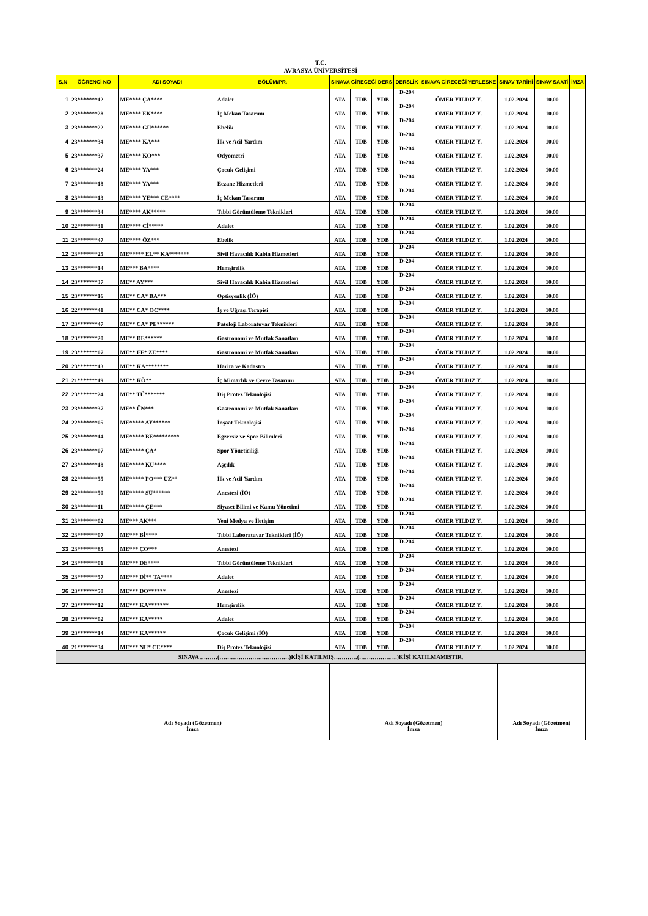T.C.
AVRASYA ÜNİVERSİTESİ
| S.N | ÖĞRENCİ NO | ADI SOYADI | BÖLÜM/PR. | SINAVA GİRECEĞİ DERS | | | DERSLİK | SINAVA GİRECEĞİ YERLESKE | SINAV TARİHİ | SINAV SAATİ | İMZA |
| --- | --- | --- | --- | --- | --- | --- | --- | --- | --- | --- | --- |
| 1 | 23*******12 | ME**** ÇA**** | Adalet | ATA | TDB | YDB | D-204 | ÖMER YILDIZ Y. | 1.02.2024 | 10.00 | |
| 2 | 23*******28 | ME**** EK**** | İç Mekan Tasarımı | ATA | TDB | YDB | D-204 | ÖMER YILDIZ Y. | 1.02.2024 | 10.00 | |
| 3 | 23*******22 | ME**** GÜ****** | Ebelik | ATA | TDB | YDB | D-204 | ÖMER YILDIZ Y. | 1.02.2024 | 10.00 | |
| 4 | 23*******34 | ME**** KA*** | İlk ve Acil Yardım | ATA | TDB | YDB | D-204 | ÖMER YILDIZ Y. | 1.02.2024 | 10.00 | |
| 5 | 23*******37 | ME**** KO*** | Odyometri | ATA | TDB | YDB | D-204 | ÖMER YILDIZ Y. | 1.02.2024 | 10.00 | |
| 6 | 23*******24 | ME**** YA*** | Çocuk Gelişimi | ATA | TDB | YDB | D-204 | ÖMER YILDIZ Y. | 1.02.2024 | 10.00 | |
| 7 | 23*******18 | ME**** YA*** | Eczane Hizmetleri | ATA | TDB | YDB | D-204 | ÖMER YILDIZ Y. | 1.02.2024 | 10.00 | |
| 8 | 23*******13 | ME**** YE*** CE**** | İç Mekan Tasarımı | ATA | TDB | YDB | D-204 | ÖMER YILDIZ Y. | 1.02.2024 | 10.00 | |
| 9 | 23*******34 | ME**** AK***** | Tıbbi Görüntüleme Teknikleri | ATA | TDB | YDB | D-204 | ÖMER YILDIZ Y. | 1.02.2024 | 10.00 | |
| 10 | 22*******31 | ME**** Cİ***** | Adalet | ATA | TDB | YDB | D-204 | ÖMER YILDIZ Y. | 1.02.2024 | 10.00 | |
| 11 | 23*******47 | ME**** ÖZ*** | Ebelik | ATA | TDB | YDB | D-204 | ÖMER YILDIZ Y. | 1.02.2024 | 10.00 | |
| 12 | 23*******25 | ME***** EL** KA******* | Sivil Havacılık Kabin Hizmetleri | ATA | TDB | YDB | D-204 | ÖMER YILDIZ Y. | 1.02.2024 | 10.00 | |
| 13 | 23*******14 | ME*** BA**** | Hemşirelik | ATA | TDB | YDB | D-204 | ÖMER YILDIZ Y. | 1.02.2024 | 10.00 | |
| 14 | 23*******37 | ME** AY*** | Sivil Havacılık Kabin Hizmetleri | ATA | TDB | YDB | D-204 | ÖMER YILDIZ Y. | 1.02.2024 | 10.00 | |
| 15 | 23*******16 | ME** CA* BA*** | Optisyenlik (İÖ) | ATA | TDB | YDB | D-204 | ÖMER YILDIZ Y. | 1.02.2024 | 10.00 | |
| 16 | 22*******41 | ME** CA* OC**** | İş ve Uğraşı Terapisi | ATA | TDB | YDB | D-204 | ÖMER YILDIZ Y. | 1.02.2024 | 10.00 | |
| 17 | 23*******47 | ME** CA* PE****** | Patoloji Laboratuvar Teknikleri | ATA | TDB | YDB | D-204 | ÖMER YILDIZ Y. | 1.02.2024 | 10.00 | |
| 18 | 23*******20 | ME** DE****** | Gastronomi ve Mutfak Sanatları | ATA | TDB | YDB | D-204 | ÖMER YILDIZ Y. | 1.02.2024 | 10.00 | |
| 19 | 23*******07 | ME** EF* ZE**** | Gastronomi ve Mutfak Sanatları | ATA | TDB | YDB | D-204 | ÖMER YILDIZ Y. | 1.02.2024 | 10.00 | |
| 20 | 23*******13 | ME** KA******** | Harita ve Kadastro | ATA | TDB | YDB | D-204 | ÖMER YILDIZ Y. | 1.02.2024 | 10.00 | |
| 21 | 21*******19 | ME** KÖ** | İç Mimarlık ve Çevre Tasarımı | ATA | TDB | YDB | D-204 | ÖMER YILDIZ Y. | 1.02.2024 | 10.00 | |
| 22 | 23*******24 | ME** TÜ******* | Diş Protez Teknolojisi | ATA | TDB | YDB | D-204 | ÖMER YILDIZ Y. | 1.02.2024 | 10.00 | |
| 23 | 23*******37 | ME** ÜN*** | Gastronomi ve Mutfak Sanatları | ATA | TDB | YDB | D-204 | ÖMER YILDIZ Y. | 1.02.2024 | 10.00 | |
| 24 | 22*******05 | ME***** AY****** | İnşaat Teknolojisi | ATA | TDB | YDB | D-204 | ÖMER YILDIZ Y. | 1.02.2024 | 10.00 | |
| 25 | 23*******14 | ME***** BE********* | Egzersiz ve Spor Bilimleri | ATA | TDB | YDB | D-204 | ÖMER YILDIZ Y. | 1.02.2024 | 10.00 | |
| 26 | 23*******07 | ME***** ÇA* | Spor Yöneticiliği | ATA | TDB | YDB | D-204 | ÖMER YILDIZ Y. | 1.02.2024 | 10.00 | |
| 27 | 23*******18 | ME***** KU**** | Aşçılık | ATA | TDB | YDB | D-204 | ÖMER YILDIZ Y. | 1.02.2024 | 10.00 | |
| 28 | 22*******55 | ME***** PO*** UZ** | İlk ve Acil Yardım | ATA | TDB | YDB | D-204 | ÖMER YILDIZ Y. | 1.02.2024 | 10.00 | |
| 29 | 22*******50 | ME***** SÜ****** | Anestezi (İÖ) | ATA | TDB | YDB | D-204 | ÖMER YILDIZ Y. | 1.02.2024 | 10.00 | |
| 30 | 23*******11 | ME***** ÇE*** | Siyaset Bilimi ve Kamu Yönetimi | ATA | TDB | YDB | D-204 | ÖMER YILDIZ Y. | 1.02.2024 | 10.00 | |
| 31 | 23*******02 | ME*** AK*** | Yeni Medya ve İletişim | ATA | TDB | YDB | D-204 | ÖMER YILDIZ Y. | 1.02.2024 | 10.00 | |
| 32 | 23*******07 | ME*** Bİ**** | Tıbbi Laboratuvar Teknikleri (İÖ) | ATA | TDB | YDB | D-204 | ÖMER YILDIZ Y. | 1.02.2024 | 10.00 | |
| 33 | 23*******85 | ME*** ÇO*** | Anestezi | ATA | TDB | YDB | D-204 | ÖMER YILDIZ Y. | 1.02.2024 | 10.00 | |
| 34 | 23*******01 | ME*** DE**** | Tıbbi Görüntüleme Teknikleri | ATA | TDB | YDB | D-204 | ÖMER YILDIZ Y. | 1.02.2024 | 10.00 | |
| 35 | 23*******57 | ME*** Dİ** TA**** | Adalet | ATA | TDB | YDB | D-204 | ÖMER YILDIZ Y. | 1.02.2024 | 10.00 | |
| 36 | 23*******50 | ME*** DO****** | Anestezi | ATA | TDB | YDB | D-204 | ÖMER YILDIZ Y. | 1.02.2024 | 10.00 | |
| 37 | 23*******12 | ME*** KA******* | Hemşirelik | ATA | TDB | YDB | D-204 | ÖMER YILDIZ Y. | 1.02.2024 | 10.00 | |
| 38 | 23*******02 | ME*** KA***** | Adalet | ATA | TDB | YDB | D-204 | ÖMER YILDIZ Y. | 1.02.2024 | 10.00 | |
| 39 | 23*******14 | ME*** KA****** | Çocuk Gelişimi (İÖ) | ATA | TDB | YDB | D-204 | ÖMER YILDIZ Y. | 1.02.2024 | 10.00 | |
| 40 | 21*******34 | ME*** NU* CE**** | Diş Protez Teknolojisi | ATA | TDB | YDB | D-204 | ÖMER YILDIZ Y. | 1.02.2024 | 10.00 | |
| SINAVA ………(………………………………)KİŞİ KATILMIŞ…………(………………..)KİŞİ KATILMAMIŞTIR. | | | | | | | | | | | |
| Adı Soyadı (Gözetmen) İmza | | | | Adı Soyadı (Gözetmen) İmza | | | | | Adı Soyadı (Gözetmen) İmza | | |